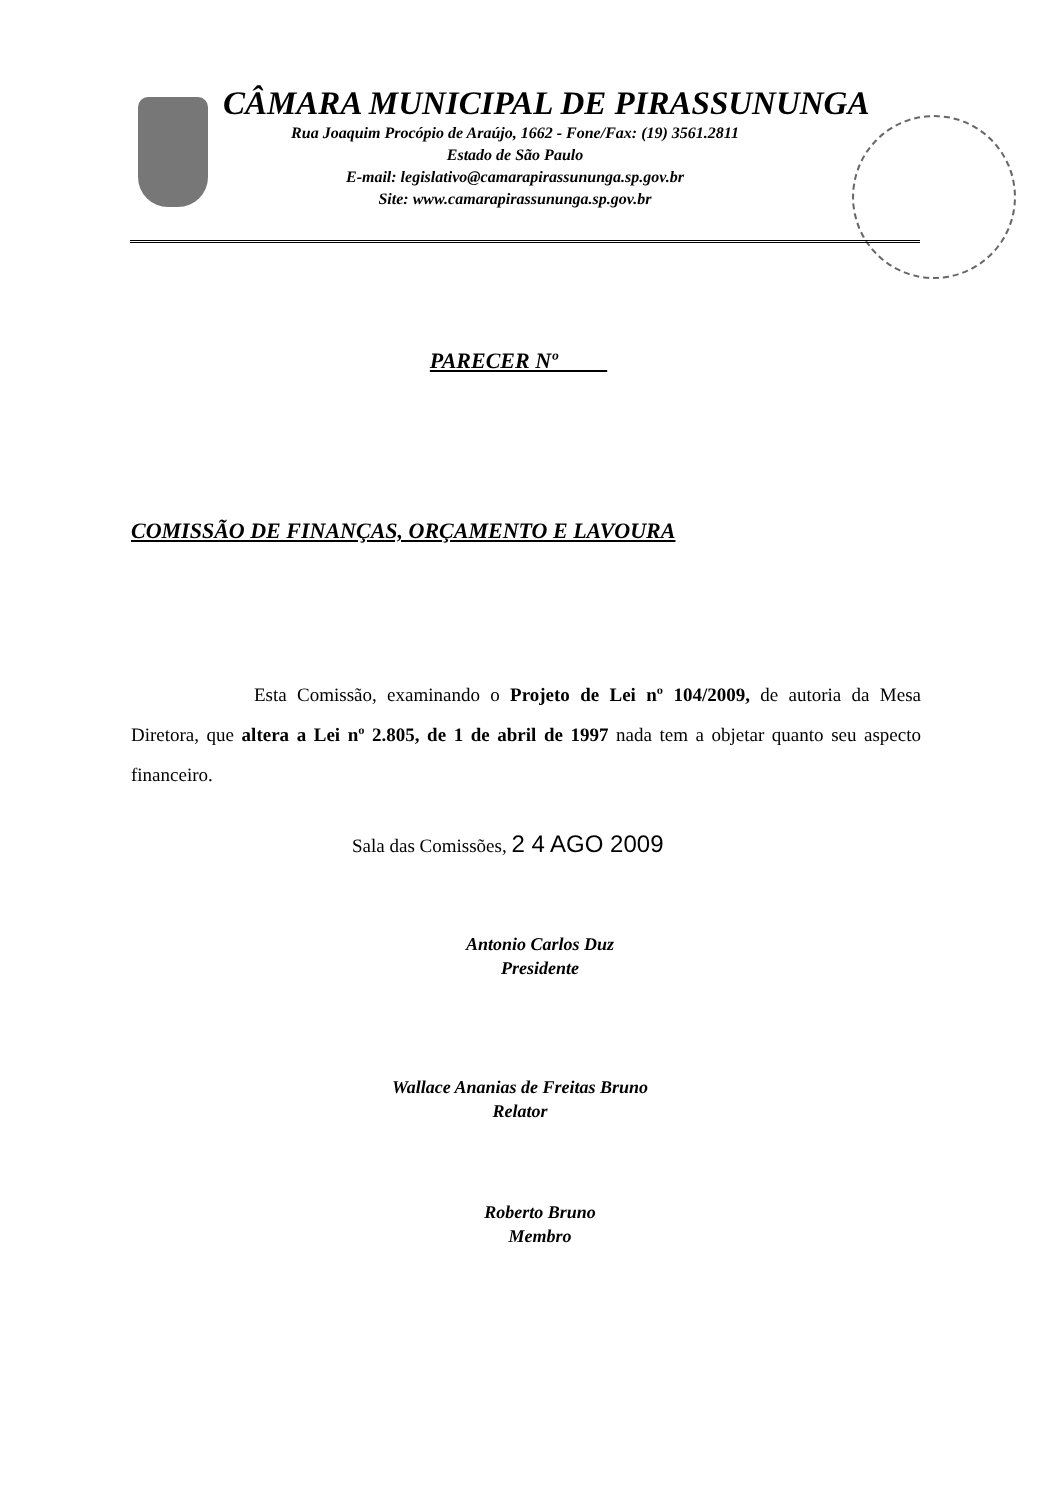CÂMARA MUNICIPAL DE PIRASSUNUNGA
Rua Joaquim Procópio de Araújo, 1662 - Fone/Fax: (19) 3561.2811
Estado de São Paulo
E-mail: legislativo@camarapirassununga.sp.gov.br
Site: www.camarapirassununga.sp.gov.br
PARECER Nº
COMISSÃO DE FINANÇAS, ORÇAMENTO E LAVOURA
Esta Comissão, examinando o Projeto de Lei nº 104/2009, de autoria da Mesa Diretora, que altera a Lei nº 2.805, de 1 de abril de 1997 nada tem a objetar quanto seu aspecto financeiro.
Sala das Comissões, 2 4 AGO 2009
Antonio Carlos Duz
Presidente
Wallace Ananias de Freitas Bruno
Relator
Roberto Bruno
Membro